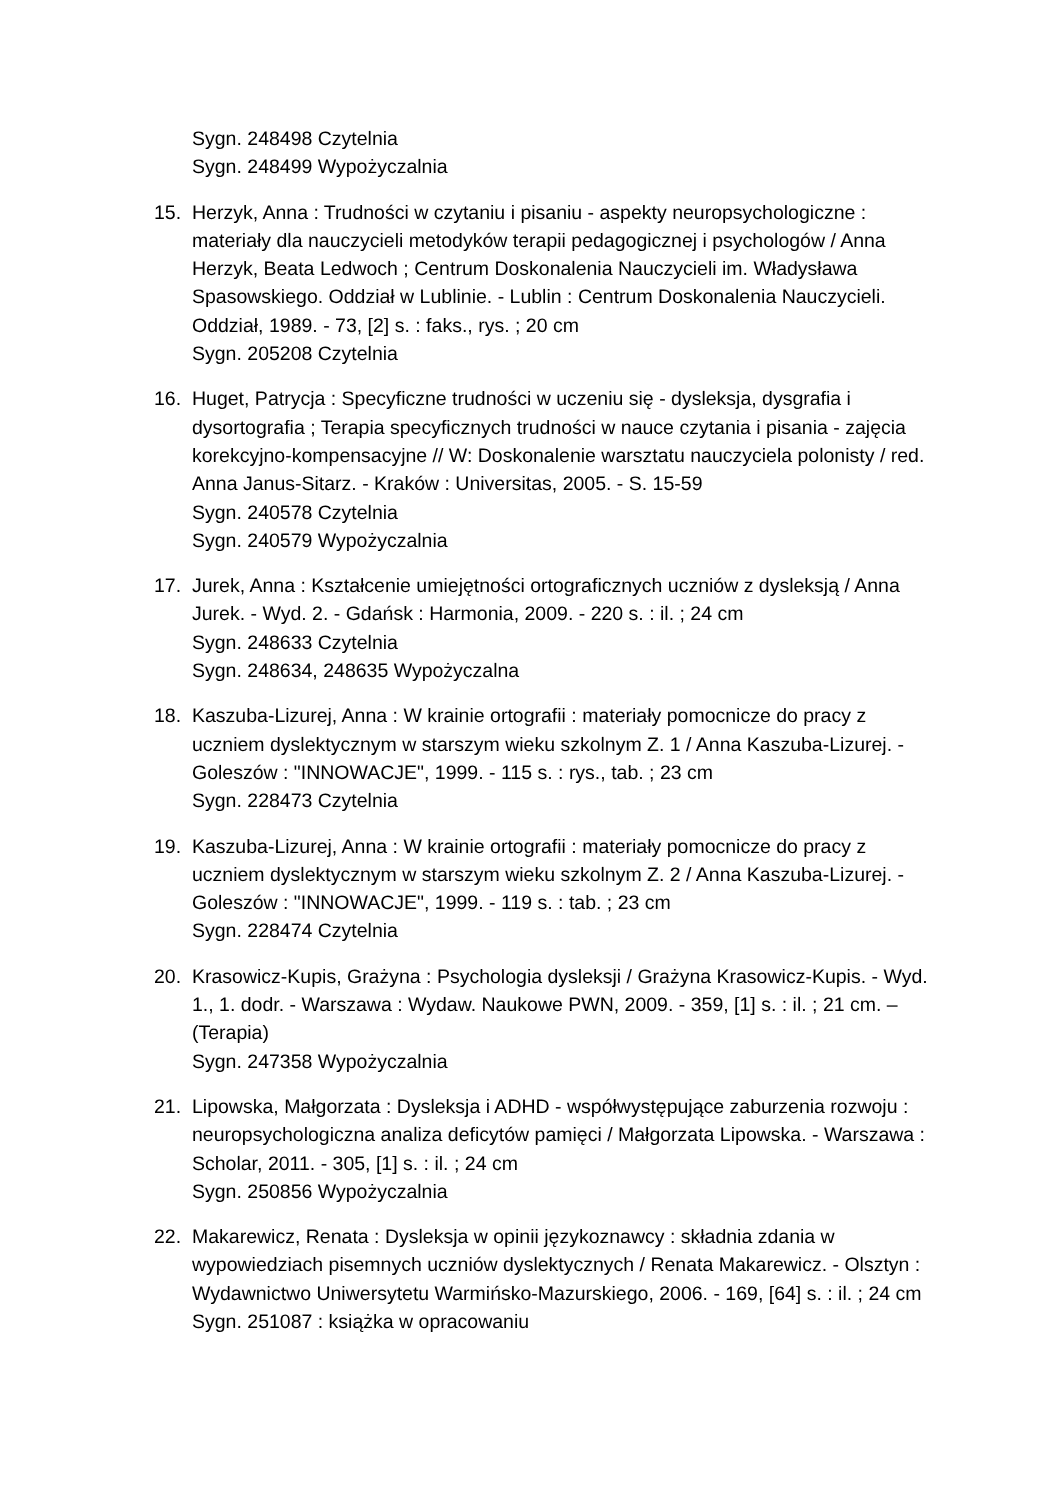Sygn. 248498 Czytelnia
Sygn. 248499 Wypożyczalnia
15. Herzyk, Anna : Trudności w czytaniu i pisaniu - aspekty neuropsychologiczne : materiały dla nauczycieli metodyków terapii pedagogicznej i psychologów / Anna Herzyk, Beata Ledwoch ; Centrum Doskonalenia Nauczycieli im. Władysława Spasowskiego. Oddział w Lublinie. - Lublin : Centrum Doskonalenia Nauczycieli. Oddział, 1989. - 73, [2] s. : faks., rys. ; 20 cm
Sygn. 205208 Czytelnia
16. Huget, Patrycja : Specyficzne trudności w uczeniu się - dysleksja, dysgrafia i dysortografia ; Terapia specyficznych trudności w nauce czytania i pisania - zajęcia korekcyjno-kompensacyjne // W: Doskonalenie warsztatu nauczyciela polonisty / red. Anna Janus-Sitarz. - Kraków : Universitas, 2005. - S. 15-59
Sygn. 240578 Czytelnia
Sygn. 240579 Wypożyczalnia
17. Jurek, Anna : Kształcenie umiejętności ortograficznych uczniów z dysleksją / Anna Jurek. - Wyd. 2. - Gdańsk : Harmonia, 2009. - 220 s. : il. ; 24 cm
Sygn. 248633 Czytelnia
Sygn. 248634, 248635 Wypożyczalna
18. Kaszuba-Lizurej, Anna : W krainie ortografii : materiały pomocnicze do pracy z uczniem dyslektycznym w starszym wieku szkolnym Z. 1 / Anna Kaszuba-Lizurej. - Goleszów : "INNOWACJE", 1999. - 115 s. : rys., tab. ; 23 cm
Sygn. 228473 Czytelnia
19. Kaszuba-Lizurej, Anna : W krainie ortografii : materiały pomocnicze do pracy z uczniem dyslektycznym w starszym wieku szkolnym Z. 2 / Anna Kaszuba-Lizurej. - Goleszów : "INNOWACJE", 1999. - 119 s. : tab. ; 23 cm
Sygn. 228474 Czytelnia
20. Krasowicz-Kupis, Grażyna : Psychologia dysleksji / Grażyna Krasowicz-Kupis. - Wyd. 1., 1. dodr. - Warszawa : Wydaw. Naukowe PWN, 2009. - 359, [1] s. : il. ; 21 cm. – (Terapia)
Sygn. 247358 Wypożyczalnia
21. Lipowska, Małgorzata : Dysleksja i ADHD - współwystępujące zaburzenia rozwoju : neuropsychologiczna analiza deficytów pamięci / Małgorzata Lipowska. - Warszawa : Scholar, 2011. - 305, [1] s. : il. ; 24 cm
Sygn. 250856 Wypożyczalnia
22. Makarewicz, Renata : Dysleksja w opinii językoznawcy : składnia zdania w wypowiedziach pisemnych uczniów dyslektycznych / Renata Makarewicz. - Olsztyn : Wydawnictwo Uniwersytetu Warmińsko-Mazurskiego, 2006. - 169, [64] s. : il. ; 24 cm
Sygn. 251087 : książka w opracowaniu